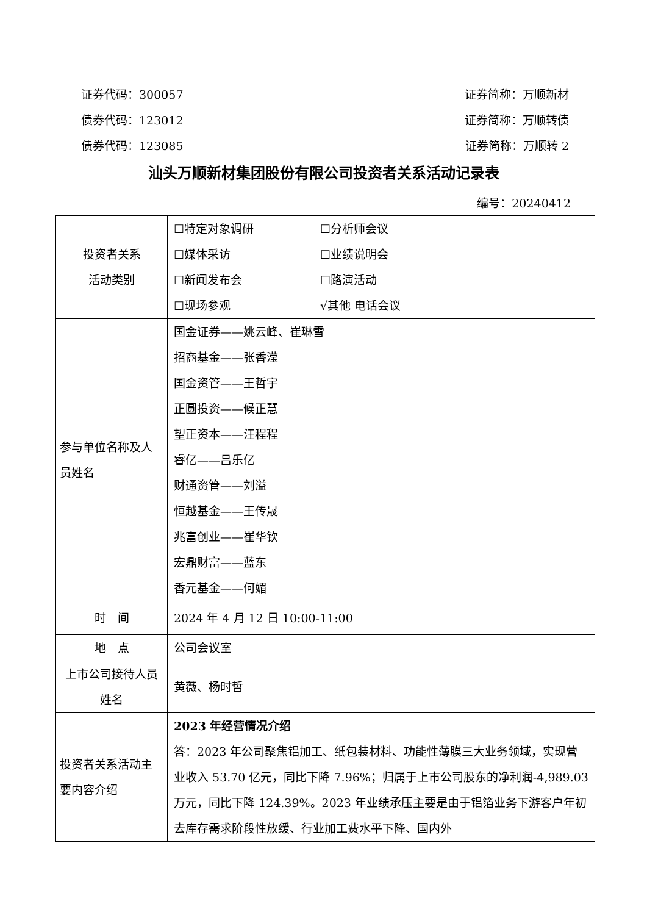证券代码：300057 证券简称：万顺新材
债券代码：123012 证券简称：万顺转债
债券代码：123085 证券简称：万顺转 2
汕头万顺新材集团股份有限公司投资者关系活动记录表
编号：20240412
| 投资者关系 活动类别 | ☐特定对象调研 ☐分析师会议 ☐媒体采访 ☐业绩说明会 ☐新闻发布会 ☐路演活动 ☐现场参观 √其他 电话会议 |
| 参与单位名称及人员姓名 | 国金证券——姚云峰、崔琳雪 招商基金——张香滢 国金资管——王哲宇 正圆投资——候正慧 望正资本——汪程程 睿亿——吕乐亿 财通资管——刘溢 恒越基金——王传晟 兆富创业——崔华钦 宏鼎财富——蓝东 香元基金——何媚 |
| 时 间 | 2024 年 4 月 12 日 10:00-11:00 |
| 地 点 | 公司会议室 |
| 上市公司接待人员姓名 | 黄薇、杨时哲 |
| 投资者关系活动主要内容介绍 | 2023 年经营情况介绍 答：2023 年公司聚焦铝加工、纸包装材料、功能性薄膜三大业务领域，实现营业收入 53.70 亿元，同比下降 7.96%；归属于上市公司股东的净利润-4,989.03 万元，同比下降 124.39%。2023 年业绩承压主要是由于铝箔业务下游客户年初去库存需求阶段性放缓、行业加工费水平下降、国内外 |